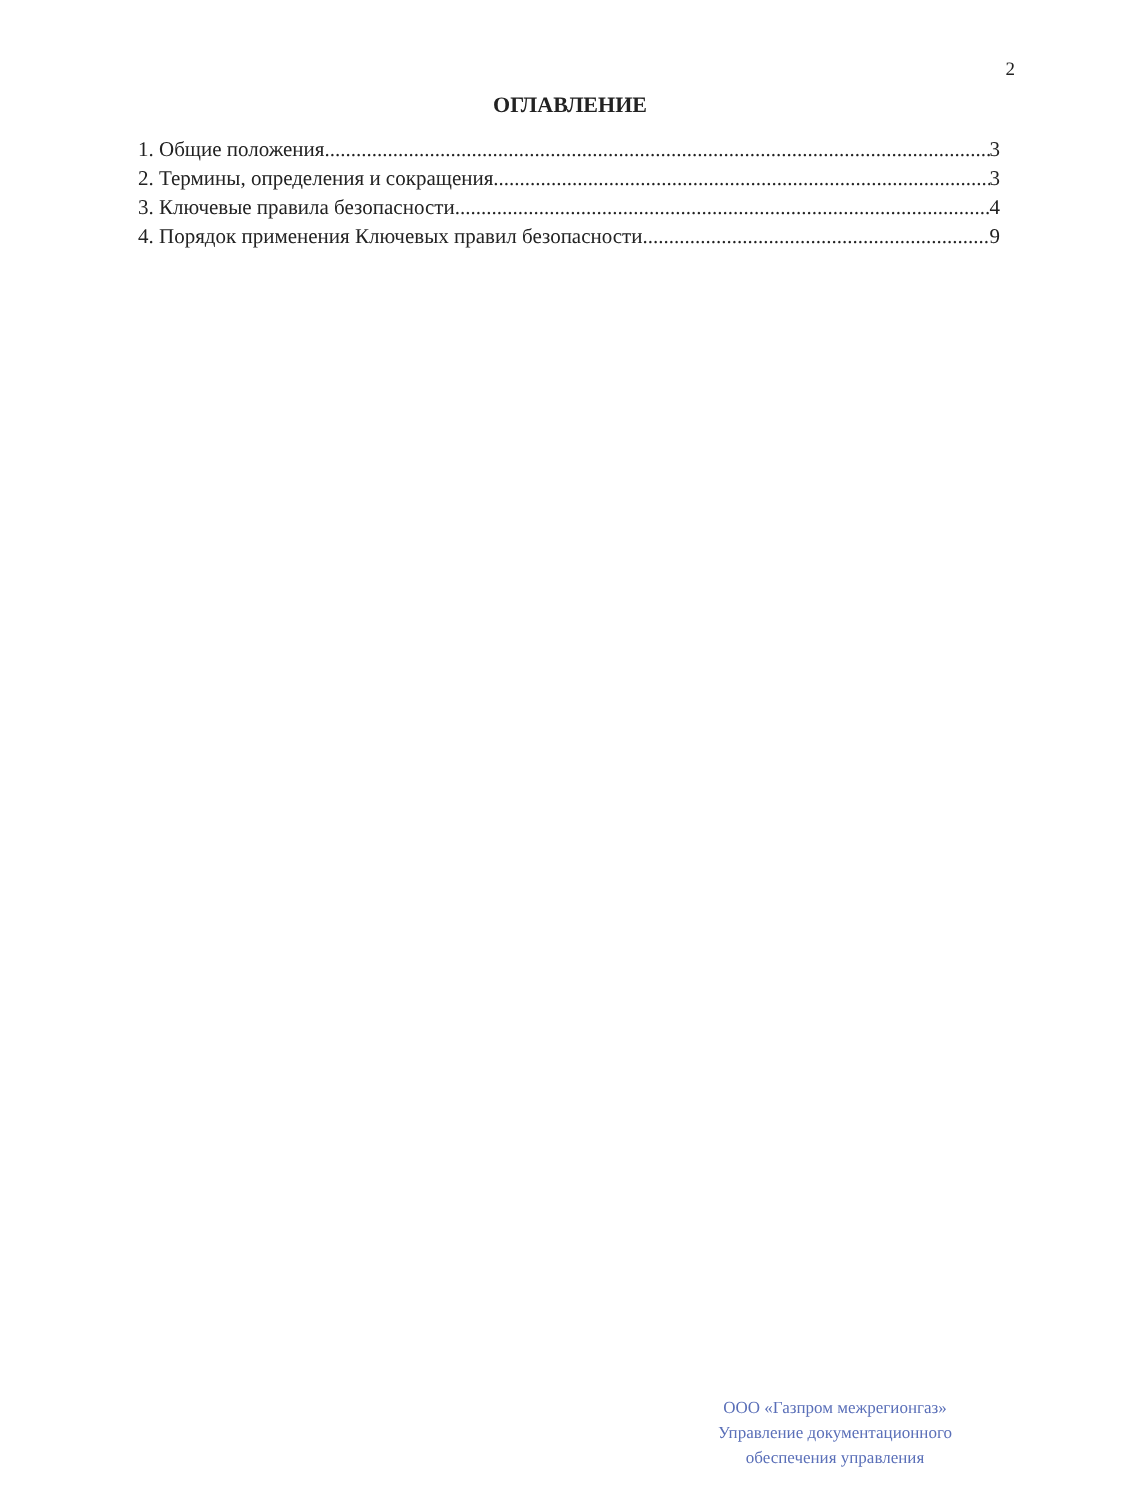2
ОГЛАВЛЕНИЕ
1. Общие положения 3
2. Термины, определения и сокращения 3
3. Ключевые правила безопасности 4
4. Порядок применения Ключевых правил безопасности 9
ООО «Газпром межрегионгаз»
Управление документационного
обеспечения управления